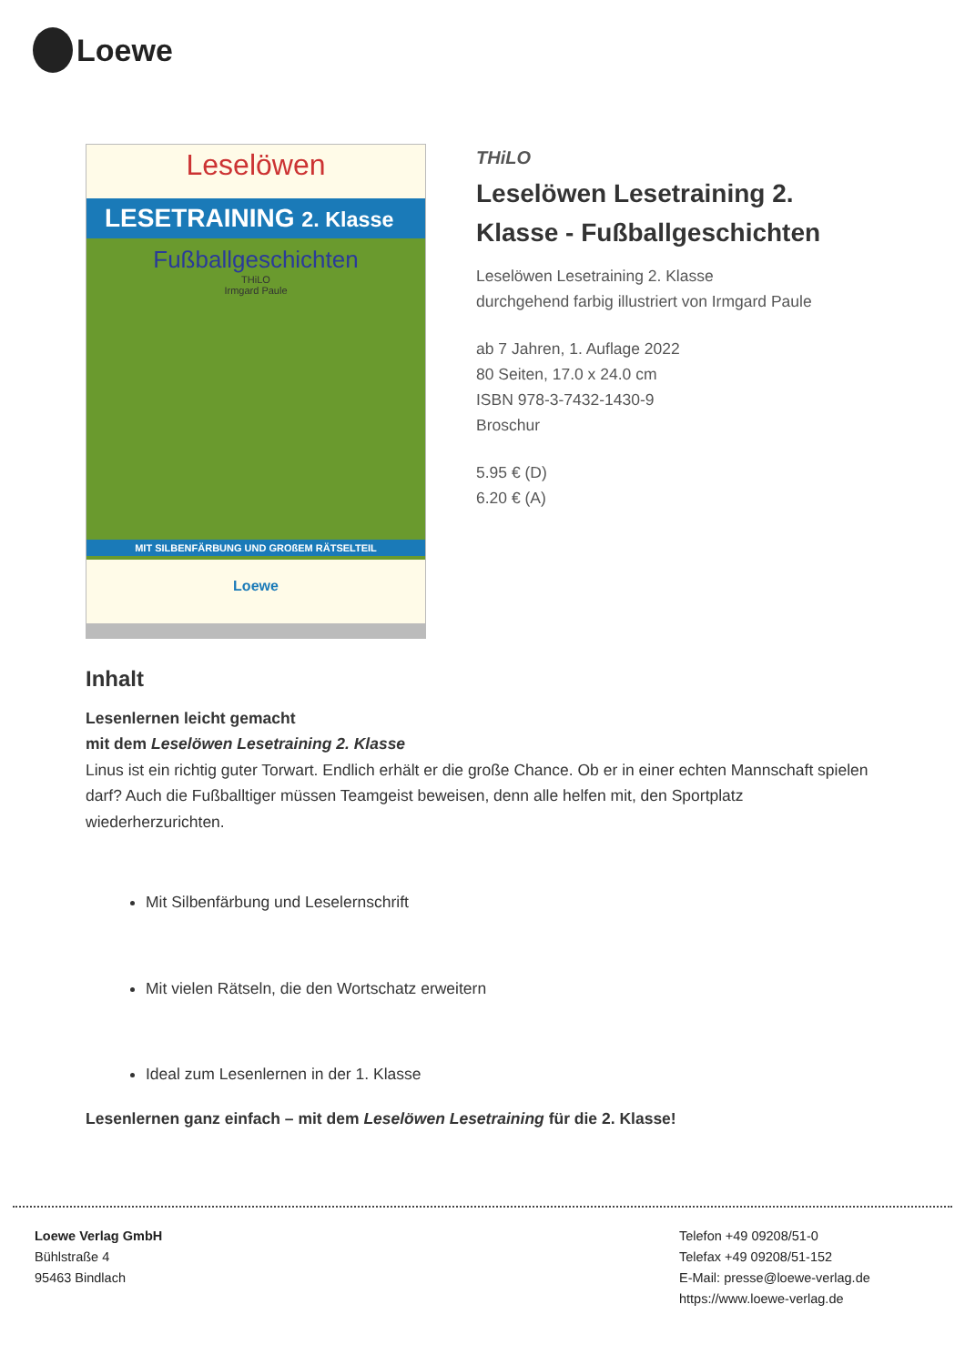Loewe
Leselöwen
LESETRAINING 2. Klasse
Fußballgeschichten
THiLO
Irmgard Paule
MIT SILBENFÄRBUNG UND GROßEM RÄTSELTEIL
Loewe
THiLO
Leselöwen Lesetraining 2. Klasse - Fußballgeschichten
Leselöwen Lesetraining 2. Klasse
durchgehend farbig illustriert von Irmgard Paule
ab 7 Jahren, 1. Auflage 2022
80 Seiten, 17.0 x 24.0 cm
ISBN 978-3-7432-1430-9
Broschur
5.95 € (D)
6.20 € (A)
Inhalt
Lesenlernen leicht gemacht
mit dem Leselöwen Lesetraining 2. Klasse
Linus ist ein richtig guter Torwart. Endlich erhält er die große Chance. Ob er in einer echten Mannschaft spielen darf? Auch die Fußballtiger müssen Teamgeist beweisen, denn alle helfen mit, den Sportplatz wiederherzurichten.
Mit Silbenfärbung und Leselernschrift
Mit vielen Rätseln, die den Wortschatz erweitern
Ideal zum Lesenlernen in der 1. Klasse
Lesenlernen ganz einfach – mit dem Leselöwen Lesetraining für die 2. Klasse!
Loewe Verlag GmbH
Bühlstraße 4
95463 Bindlach
Telefon +49 09208/51-0
Telefax +49 09208/51-152
E-Mail: presse@loewe-verlag.de
https://www.loewe-verlag.de